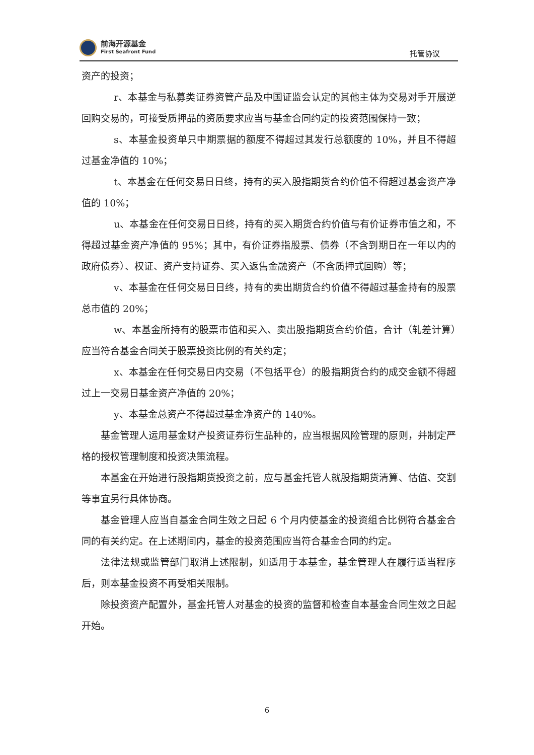前海开源基金
First Seafront Fund
托管协议
资产的投资；
r、本基金与私募类证券资管产品及中国证监会认定的其他主体为交易对手开展逆回购交易的，可接受质押品的资质要求应当与基金合同约定的投资范围保持一致；
s、本基金投资单只中期票据的额度不得超过其发行总额度的 10%，并且不得超过基金净值的 10%；
t、本基金在任何交易日日终，持有的买入股指期货合约价值不得超过基金资产净值的 10%；
u、本基金在任何交易日日终，持有的买入期货合约价值与有价证券市值之和，不得超过基金资产净值的 95%；其中，有价证券指股票、债券（不含到期日在一年以内的政府债券）、权证、资产支持证券、买入返售金融资产（不含质押式回购）等；
v、本基金在任何交易日日终，持有的卖出期货合约价值不得超过基金持有的股票总市值的 20%；
w、本基金所持有的股票市值和买入、卖出股指期货合约价值，合计（轧差计算）应当符合基金合同关于股票投资比例的有关约定；
x、本基金在任何交易日内交易（不包括平仓）的股指期货合约的成交金额不得超过上一交易日基金资产净值的 20%；
y、本基金总资产不得超过基金净资产的 140%。
基金管理人运用基金财产投资证券衍生品种的，应当根据风险管理的原则，并制定严格的授权管理制度和投资决策流程。
本基金在开始进行股指期货投资之前，应与基金托管人就股指期货清算、估值、交割等事宜另行具体协商。
基金管理人应当自基金合同生效之日起 6 个月内使基金的投资组合比例符合基金合同的有关约定。在上述期间内，基金的投资范围应当符合基金合同的约定。
法律法规或监管部门取消上述限制，如适用于本基金，基金管理人在履行适当程序后，则本基金投资不再受相关限制。
除投资资产配置外，基金托管人对基金的投资的监督和检查自本基金合同生效之日起开始。
6